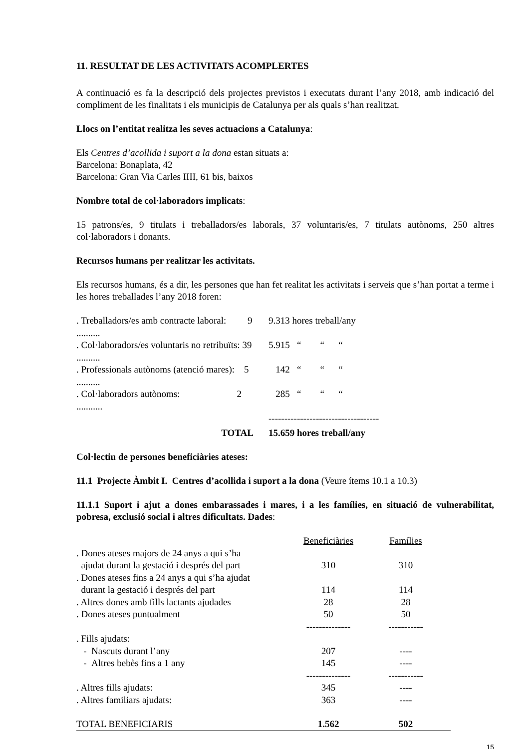11. RESULTAT DE LES ACTIVITATS ACOMPLERTES
A continuació es fa la descripció dels projectes previstos i executats durant l’any 2018, amb indicació del compliment de les finalitats i els municipis de Catalunya per als quals s’han realitzat.
Llocs on l’entitat realitza les seves actuacions a Catalunya:
Els Centres d’acollida i suport a la dona estan situats a:
Barcelona: Bonaplata, 42
Barcelona: Gran Via Carles IIII, 61 bis, baixos
Nombre total de col·laboradors implicats:
15 patrons/es, 9 titulats i treballadors/es laborals, 37 voluntaris/es, 7 titulats autònoms, 250 altres col·laboradors i donants.
Recursos humans per realitzar les activitats.
Els recursos humans, és a dir, les persones que han fet realitat les activitats i serveis que s’han portat a terme i les hores treballades l’any 2018 foren:
| . Treballadors/es amb contracte laboral: 9 .......... | 9.313 hores treball/any |
| . Col·laboradors/es voluntaris no retribuïts: 39 .......... | 5.915 “ “ “ |
| . Professionals autònoms (atenció mares): 5 .......... | 142 “ “ “ |
| . Col·laboradors autònoms: 2 ........... | 285 “ “ “ |
| | ----------------------------------- |
| TOTAL | 15.659 hores treball/any |
Col·lectiu de persones beneficiàries ateses:
11.1 Projecte Àmbit I. Centres d’acollida i suport a la dona (Veure ítems 10.1 a 10.3)
11.1.1 Suport i ajut a dones embarassades i mares, i a les famílies, en situació de vulnerabilitat, pobresa, exclusió social i altres dificultats. Dades:
| | Beneficiàries | Famílies |
| . Dones ateses majors de 24 anys a qui s’ha ajudat durant la gestació i després del part | 310 | 310 |
| . Dones ateses fins a 24 anys a qui s’ha ajudat durant la gestació i després del part | 114 | 114 |
| . Altres dones amb fills lactants ajudades | 28 | 28 |
| . Dones ateses puntualment | 50 | 50 |
| | -------------- | ----------- |
| . Fills ajudats: | | |
| - Nascuts durant l’any | 207 | ---- |
| - Altres bebès fins a 1 any | 145 | ---- |
| | -------------- | ----------- |
| . Altres fills ajudats: | 345 | ---- |
| . Altres familiars ajudats: | 363 | ---- |
| TOTAL BENEFICIARIS | 1.562 | 502 |
15